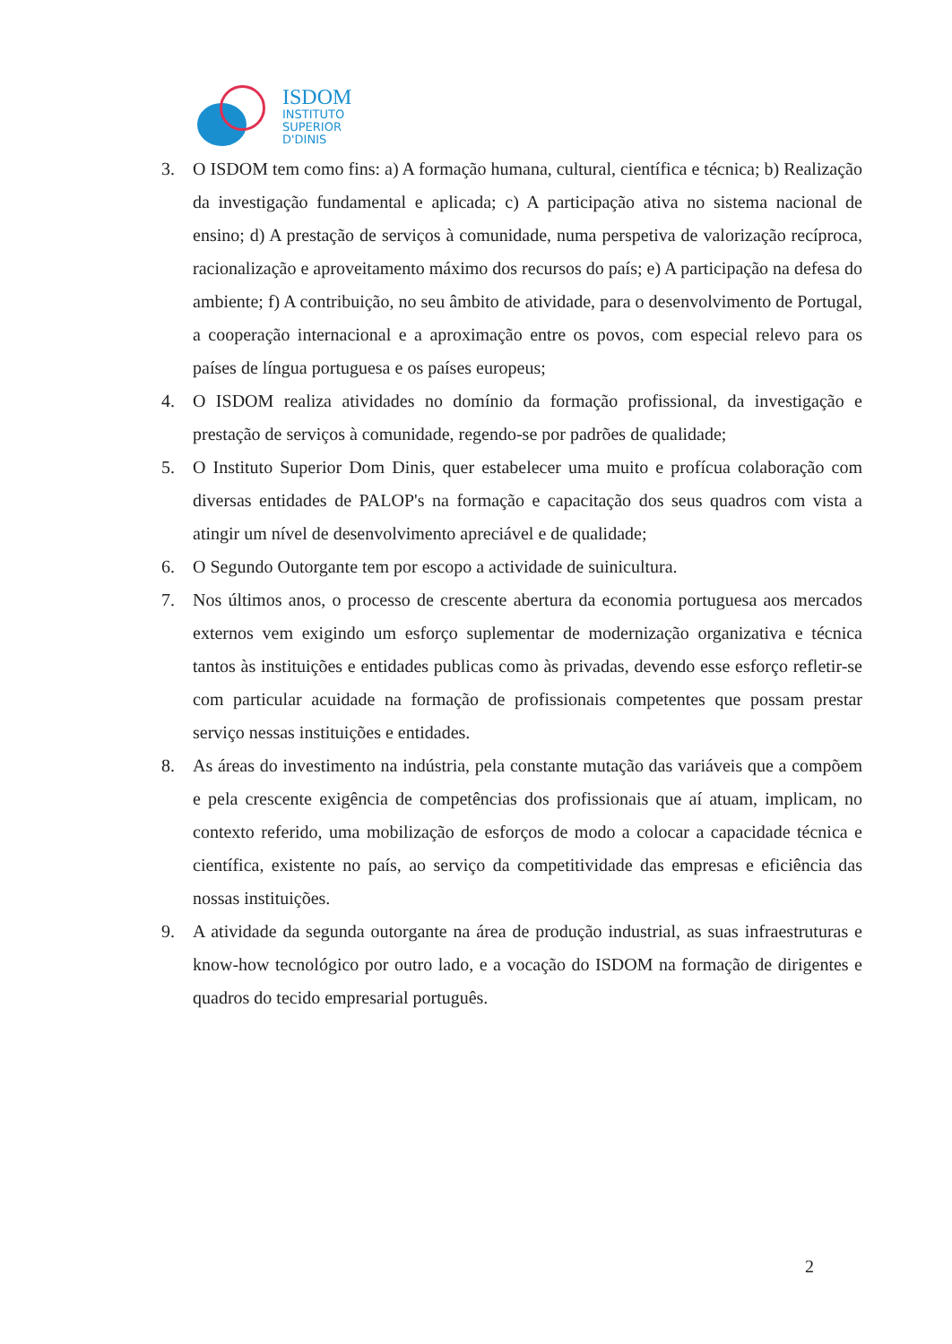ISDOM
INSTITUTO
SUPERIOR
D'DINIS
3. O ISDOM tem como fins: a) A formação humana, cultural, científica e técnica; b) Realização da investigação fundamental e aplicada; c) A participação ativa no sistema nacional de ensino; d) A prestação de serviços à comunidade, numa perspetiva de valorização recíproca, racionalização e aproveitamento máximo dos recursos do país; e) A participação na defesa do ambiente; f) A contribuição, no seu âmbito de atividade, para o desenvolvimento de Portugal, a cooperação internacional e a aproximação entre os povos, com especial relevo para os países de língua portuguesa e os países europeus;
4. O ISDOM realiza atividades no domínio da formação profissional, da investigação e prestação de serviços à comunidade, regendo-se por padrões de qualidade;
5. O Instituto Superior Dom Dinis, quer estabelecer uma muito e profícua colaboração com diversas entidades de PALOP's na formação e capacitação dos seus quadros com vista a atingir um nível de desenvolvimento apreciável e de qualidade;
6. O Segundo Outorgante tem por escopo a actividade de suinicultura.
7. Nos últimos anos, o processo de crescente abertura da economia portuguesa aos mercados externos vem exigindo um esforço suplementar de modernização organizativa e técnica tantos às instituições e entidades publicas como às privadas, devendo esse esforço refletir-se com particular acuidade na formação de profissionais competentes que possam prestar serviço nessas instituições e entidades.
8. As áreas do investimento na indústria, pela constante mutação das variáveis que a compõem e pela crescente exigência de competências dos profissionais que aí atuam, implicam, no contexto referido, uma mobilização de esforços de modo a colocar a capacidade técnica e científica, existente no país, ao serviço da competitividade das empresas e eficiência das nossas instituições.
9. A atividade da segunda outorgante na área de produção industrial, as suas infraestruturas e know-how tecnológico por outro lado, e a vocação do ISDOM na formação de dirigentes e quadros do tecido empresarial português.
2